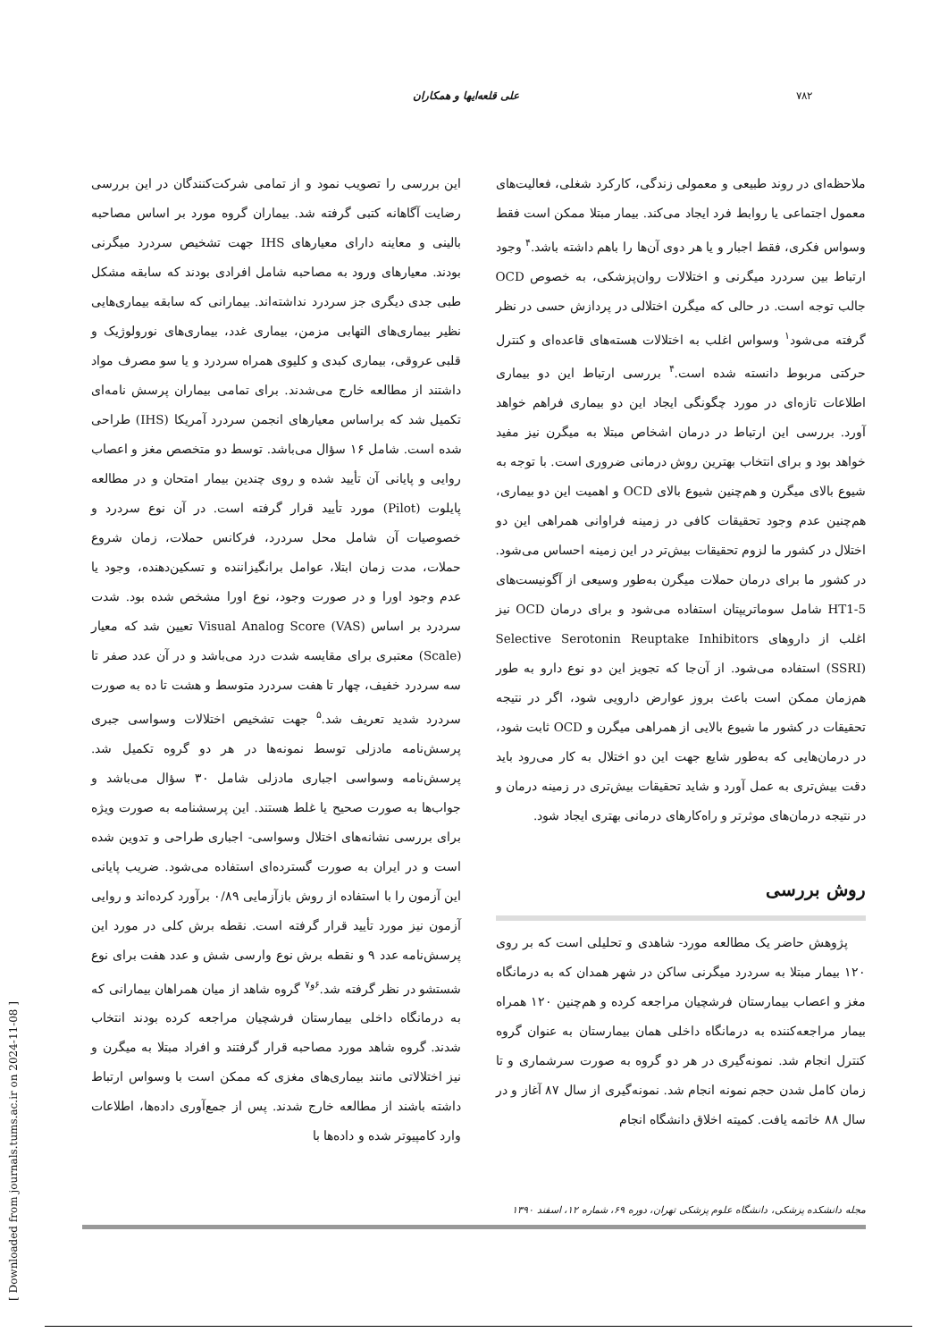۷۸۲ علی قلعه‌ایها و همکاران
ملاحظه‌ای در روند طبیعی و معمولی زندگی، کارکرد شغلی، فعالیت‌های معمول اجتماعی یا روابط فرد ایجاد می‌کند. بیمار مبتلا ممکن است فقط وسواس فکری، فقط اجبار و یا هر دوی آن‌ها را باهم داشته باشد.<sup>۴</sup> وجود ارتباط بین سردرد میگرنی و اختلالات روان‌پزشکی، به خصوص OCD جالب توجه است. در حالی که میگرن اختلالی در پردازش حسی در نظر گرفته می‌شود<sup>۱</sup> وسواس اغلب به اختلالات هسته‌های قاعده‌ای و کنترل حرکتی مربوط دانسته شده است.<sup>۴</sup> بررسی ارتباط این دو بیماری اطلاعات تازه‌ای در مورد چگونگی ایجاد این دو بیماری فراهم خواهد آورد. بررسی این ارتباط در درمان اشخاص مبتلا به میگرن نیز مفید خواهد بود و برای انتخاب بهترین روش درمانی ضروری است. با توجه به شیوع بالای میگرن و هم‌چنین شیوع بالای OCD و اهمیت این دو بیماری، هم‌چنین عدم وجود تحقیقات کافی در زمینه فراوانی همراهی این دو اختلال در کشور ما لزوم تحقیقات بیش‌تر در این زمینه احساس می‌شود. در کشور ما برای درمان حملات میگرن به‌طور وسیعی از آگونیست‌های 5-HT1 شامل سوماتریپتان استفاده می‌شود و برای درمان OCD نیز اغلب از داروهای Selective Serotonin Reuptake Inhibitors (SSRI) استفاده می‌شود. از آن‌جا که تجویز این دو نوع دارو به طور هم‌زمان ممکن است باعث بروز عوارض دارویی شود، اگر در نتیجه تحقیقات در کشور ما شیوع بالایی از همراهی میگرن و OCD ثابت شود، در درمان‌هایی که به‌طور شایع جهت این دو اختلال به کار می‌رود باید دقت بیش‌تری به عمل آورد و شاید تحقیقات بیش‌تری در زمینه درمان و در نتیجه درمان‌های موثرتر و راه‌کارهای درمانی بهتری ایجاد شود.
روش بررسی
پژوهش حاضر یک مطالعه مورد- شاهدی و تحلیلی است که بر روی ۱۲۰ بیمار مبتلا به سردرد میگرنی ساکن در شهر همدان که به درمانگاه مغز و اعصاب بیمارستان فرشچیان مراجعه کرده و هم‌چنین ۱۲۰ همراه بیمار مراجعه‌کننده به درمانگاه داخلی همان بیمارستان به عنوان گروه کنترل انجام شد. نمونه‌گیری در هر دو گروه به صورت سرشماری و تا زمان کامل شدن حجم نمونه انجام شد. نمونه‌گیری از سال ۸۷ آغاز و در سال ۸۸ خاتمه یافت. کمیته اخلاق دانشگاه انجام
این بررسی را تصویب نمود و از تمامی شرکت‌کنندگان در این بررسی رضایت آگاهانه کتبی گرفته شد. بیماران گروه مورد بر اساس مصاحبه بالینی و معاینه دارای معیارهای IHS جهت تشخیص سردرد میگرنی بودند. معیارهای ورود به مصاحبه شامل افرادی بودند که سابقه مشکل طبی جدی دیگری جز سردرد نداشته‌اند. بیمارانی که سابقه بیماری‌هایی نظیر بیماری‌های التهابی مزمن، بیماری غدد، بیماری‌های نورولوژیک و قلبی عروقی، بیماری کبدی و کلیوی همراه سردرد و یا سو مصرف مواد داشتند از مطالعه خارج می‌شدند. برای تمامی بیماران پرسش نامه‌ای تکمیل شد که براساس معیارهای انجمن سردرد آمریکا (IHS) طراحی شده است. شامل ۱۶ سؤال می‌باشد. توسط دو متخصص مغز و اعصاب روایی و پایانی آن تأیید شده و روی چندین بیمار امتحان و در مطالعه پایلوت (Pilot) مورد تأیید قرار گرفته است. در آن نوع سردرد و خصوصیات آن شامل محل سردرد، فرکانس حملات، زمان شروع حملات، مدت زمان ابتلا، عوامل برانگیزاننده و تسکین‌دهنده، وجود یا عدم وجود اورا و در صورت وجود، نوع اورا مشخص شده بود. شدت سردرد بر اساس Visual Analog Score (VAS) تعیین شد که معیار (Scale) معتبری برای مقایسه شدت درد می‌باشد و در آن عدد صفر تا سه سردرد خفیف، چهار تا هفت سردرد متوسط و هشت تا ده به صورت سردرد شدید تعریف شد.<sup>۵</sup> جهت تشخیص اختلالات وسواسی جبری پرسش‌نامه مادزلی توسط نمونه‌ها در هر دو گروه تکمیل شد. پرسش‌نامه وسواسی اجباری مادزلی شامل ۳۰ سؤال می‌باشد و جواب‌ها به صورت صحیح یا غلط هستند. این پرسشنامه به صورت ویژه برای بررسی نشانه‌های اختلال وسواسی- اجباری طراحی و تدوین شده است و در ایران به صورت گسترده‌ای استفاده می‌شود. ضریب پایانی این آزمون را با استفاده از روش بازآزمایی ۰/۸۹ برآورد کرده‌اند و روایی آزمون نیز مورد تأیید قرار گرفته است. نقطه برش کلی در مورد این پرسش‌نامه عدد ۹ و نقطه برش نوع وارسی شش و عدد هفت برای نوع شستشو در نظر گرفته شد.<sup>۶و۷</sup> گروه شاهد از میان همراهان بیمارانی که به درمانگاه داخلی بیمارستان فرشچیان مراجعه کرده بودند انتخاب شدند. گروه شاهد مورد مصاحبه قرار گرفتند و افراد مبتلا به میگرن و نیز اختلالاتی مانند بیماری‌های مغزی که ممکن است با وسواس ارتباط داشته باشند از مطالعه خارج شدند. پس از جمع‌آوری داده‌ها، اطلاعات وارد کامپیوتر شده و داده‌ها با
مجله دانشکده پزشکی، دانشگاه علوم پزشکی تهران، دوره ۶۹، شماره ۱۲، اسفند ۱۳۹۰
[ Downloaded from journals.tums.ac.ir on 2024-11-08 ]